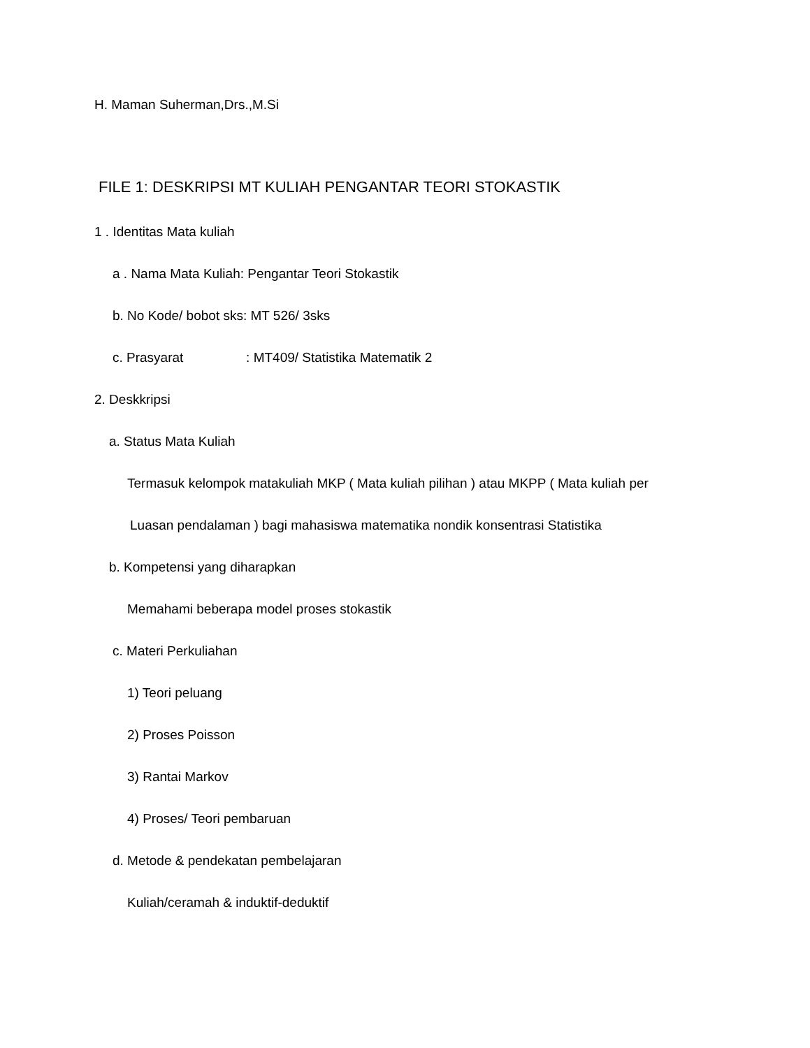H. Maman Suherman,Drs.,M.Si
FILE 1: DESKRIPSI MT KULIAH PENGANTAR TEORI STOKASTIK
1 . Identitas Mata kuliah
a . Nama Mata Kuliah: Pengantar Teori Stokastik
b. No Kode/ bobot sks: MT 526/ 3sks
c. Prasyarat : MT409/ Statistika Matematik 2
2. Deskkripsi
a. Status Mata Kuliah
Termasuk kelompok matakuliah MKP ( Mata kuliah pilihan ) atau MKPP ( Mata kuliah per
Luasan pendalaman ) bagi mahasiswa matematika nondik konsentrasi Statistika
b. Kompetensi yang diharapkan
Memahami beberapa model proses stokastik
c. Materi Perkuliahan
1) Teori peluang
2) Proses Poisson
3) Rantai Markov
4) Proses/ Teori pembaruan
d. Metode & pendekatan pembelajaran
Kuliah/ceramah & induktif-deduktif